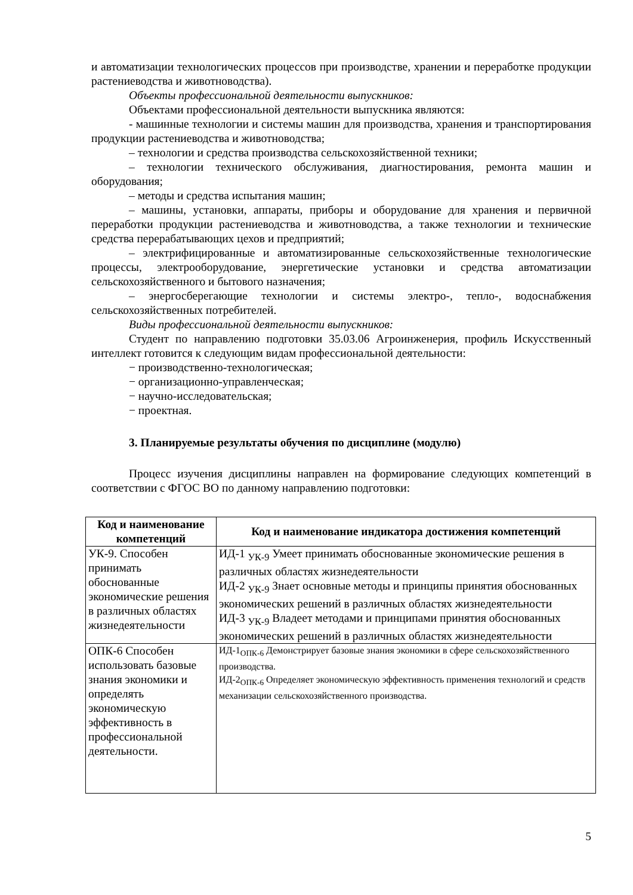и автоматизации технологических процессов при производстве, хранении и переработке продукции растениеводства и животноводства).
Объекты профессиональной деятельности выпускников:
Объектами профессиональной деятельности выпускника являются:
- машинные технологии и системы машин для производства, хранения и транспортирования продукции растениеводства и животноводства;
– технологии и средства производства сельскохозяйственной техники;
– технологии технического обслуживания, диагностирования, ремонта машин и оборудования;
– методы и средства испытания машин;
– машины, установки, аппараты, приборы и оборудование для хранения и первичной переработки продукции растениеводства и животноводства, а также технологии и технические средства перерабатывающих цехов и предприятий;
– электрифицированные и автоматизированные сельскохозяйственные технологические процессы, электрооборудование, энергетические установки и средства автоматизации сельскохозяйственного и бытового назначения;
– энергосберегающие технологии и системы электро-, тепло-, водоснабжения сельскохозяйственных потребителей.
Виды профессиональной деятельности выпускников:
Студент по направлению подготовки 35.03.06 Агроинженерия, профиль Искусственный интеллект готовится к следующим видам профессиональной деятельности:
− производственно-технологическая;
− организационно-управленческая;
− научно-исследовательская;
− проектная.
3. Планируемые результаты обучения по дисциплине (модулю)
Процесс изучения дисциплины направлен на формирование следующих компетенций в соответствии с ФГОС ВО по данному направлению подготовки:
| Код и наименование компетенций | Код и наименование индикатора достижения компетенций |
| --- | --- |
| УК-9. Способен принимать обоснованные экономические решения в различных областях жизнедеятельности | ИД-1 <sub>УК-9</sub> Умеет принимать обоснованные экономические решения в различных областях жизнедеятельности ИД-2 <sub>УК-9</sub> Знает основные методы и принципы принятия обоснованных экономических решений в различных областях жизнедеятельности ИД-3 <sub>УК-9</sub> Владеет методами и принципами принятия обоснованных экономических решений в различных областях жизнедеятельности |
| ОПК-6 Способен использовать базовые знания экономики и определять экономическую эффективность в профессиональной деятельности. | ИД-1<sub>ОПК-6</sub> Демонстрирует базовые знания экономики в сфере сельскохозяйственного производства. ИД-2<sub>ОПК-6</sub> Определяет экономическую эффективность применения технологий и средств механизации сельскохозяйственного производства. |
5